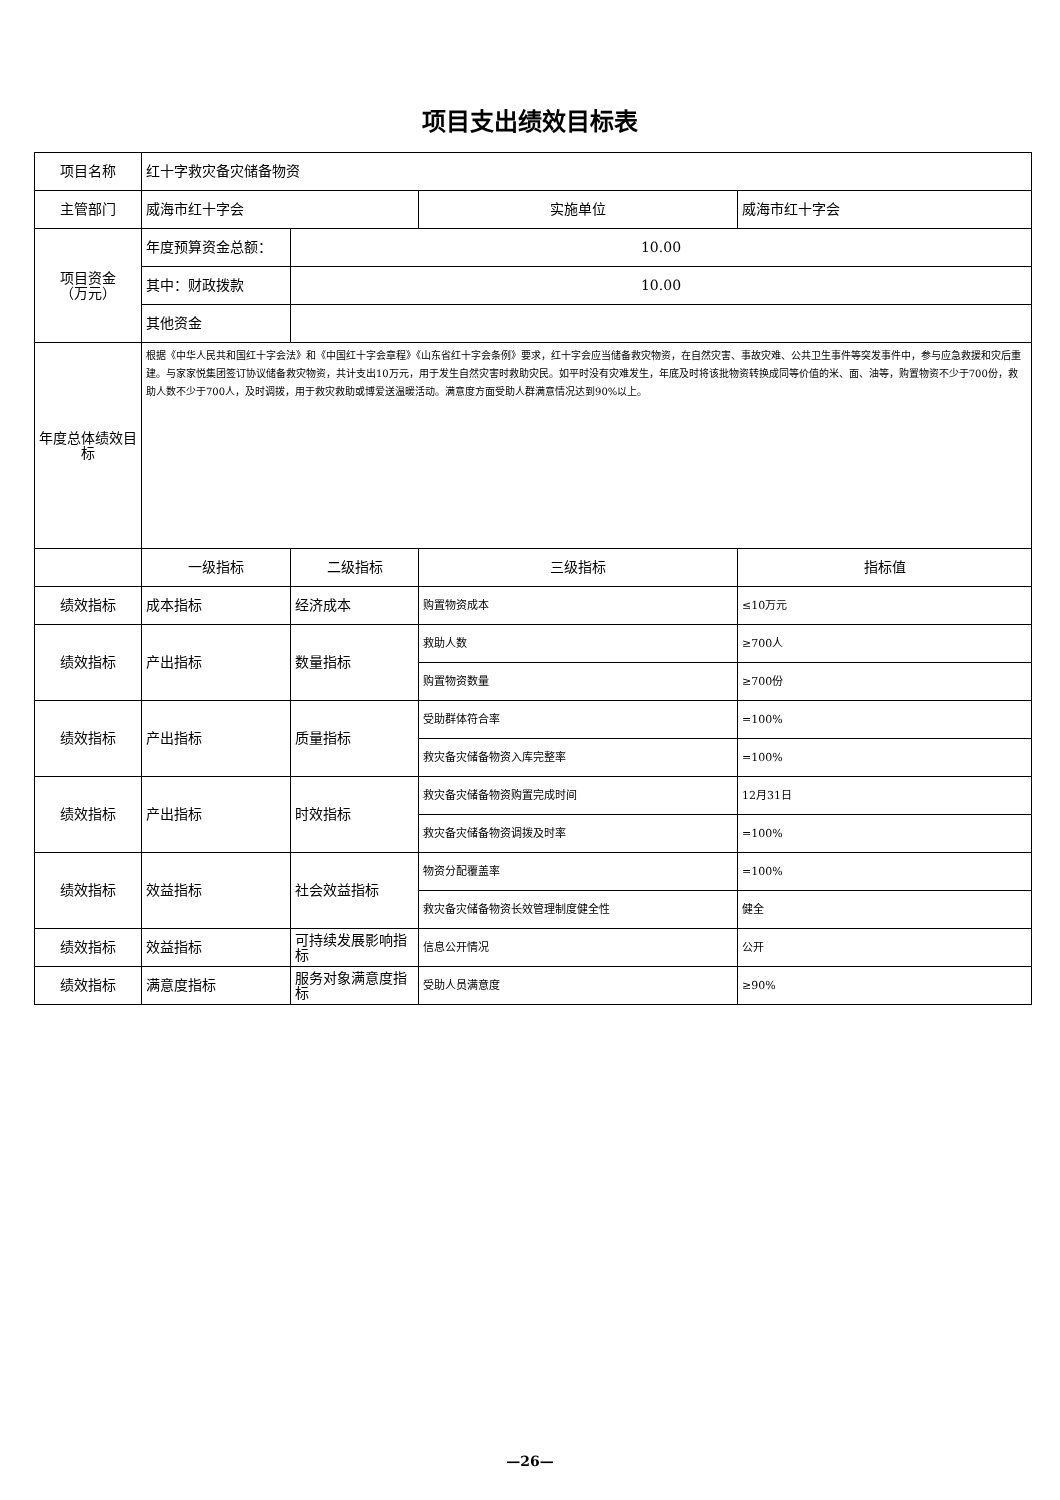项目支出绩效目标表
| 项目名称 | 红十字救灾备灾储备物资 | | | |
| 主管部门 | 威海市红十字会 | | 实施单位 | 威海市红十字会 |
| 项目资金 （万元） | 年度预算资金总额： | 10.00 | | |
| | 其中：财政拨款 | 10.00 | | |
| | 其他资金 | | | |
| 年度总体绩效目标 | 根据《中华人民共和国红十字会法》和《中国红十字会章程》《山东省红十字会条例》要求，红十字会应当储备救灾物资，在自然灾害、事故灾难、公共卫生事件等突发事件中，参与应急救援和灾后重建。与家家悦集团签订协议储备救灾物资，共计支出10万元，用于发生自然灾害时救助灾民。如平时没有灾难发生，年底及时将该批物资转换成同等价值的米、面、油等，购置物资不少于700份，救助人数不少于700人，及时调拨，用于救灾救助或博爱送温暖活动。满意度方面受助人群满意情况达到90%以上。 | | | |
| | 一级指标 | 二级指标 | 三级指标 | 指标值 |
| 绩效指标 | 成本指标 | 经济成本 | 购置物资成本 | ≤10万元 |
| 绩效指标 | 产出指标 | 数量指标 | 救助人数 | ≥700人 |
| | | | 购置物资数量 | ≥700份 |
| 绩效指标 | 产出指标 | 质量指标 | 受助群体符合率 | =100% |
| | | | 救灾备灾储备物资入库完整率 | =100% |
| 绩效指标 | 产出指标 | 时效指标 | 救灾备灾储备物资购置完成时间 | 12月31日 |
| | | | 救灾备灾储备物资调拨及时率 | =100% |
| 绩效指标 | 效益指标 | 社会效益指标 | 物资分配覆盖率 | =100% |
| | | | 救灾备灾储备物资长效管理制度健全性 | 健全 |
| 绩效指标 | 效益指标 | 可持续发展影响指标 | 信息公开情况 | 公开 |
| 绩效指标 | 满意度指标 | 服务对象满意度指标 | 受助人员满意度 | ≥90% |
—26—